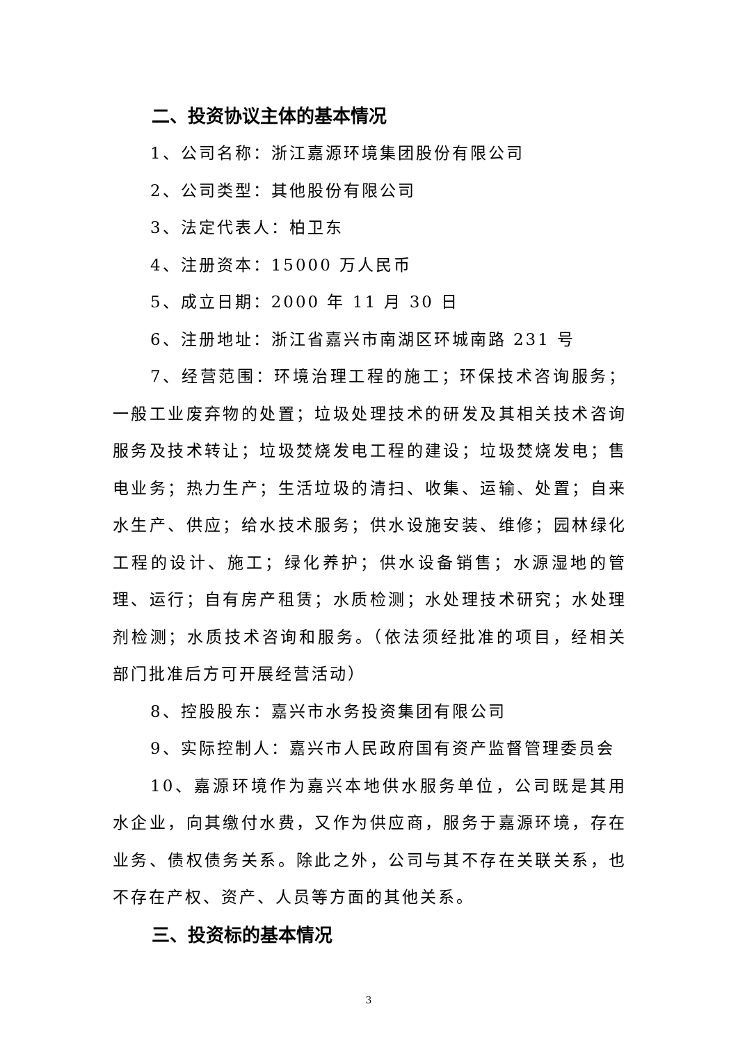二、投资协议主体的基本情况
1、公司名称：浙江嘉源环境集团股份有限公司
2、公司类型：其他股份有限公司
3、法定代表人：柏卫东
4、注册资本：15000 万人民币
5、成立日期：2000 年 11 月 30 日
6、注册地址：浙江省嘉兴市南湖区环城南路 231 号
7、经营范围：环境治理工程的施工；环保技术咨询服务；一般工业废弃物的处置；垃圾处理技术的研发及其相关技术咨询服务及技术转让；垃圾焚烧发电工程的建设；垃圾焚烧发电；售电业务；热力生产；生活垃圾的清扫、收集、运输、处置；自来水生产、供应；给水技术服务；供水设施安装、维修；园林绿化工程的设计、施工；绿化养护；供水设备销售；水源湿地的管理、运行；自有房产租赁；水质检测；水处理技术研究；水处理剂检测；水质技术咨询和服务。（依法须经批准的项目，经相关部门批准后方可开展经营活动）
8、控股股东：嘉兴市水务投资集团有限公司
9、实际控制人：嘉兴市人民政府国有资产监督管理委员会
10、嘉源环境作为嘉兴本地供水服务单位，公司既是其用水企业，向其缴付水费，又作为供应商，服务于嘉源环境，存在业务、债权债务关系。除此之外，公司与其不存在关联关系，也不存在产权、资产、人员等方面的其他关系。
三、投资标的基本情况
3